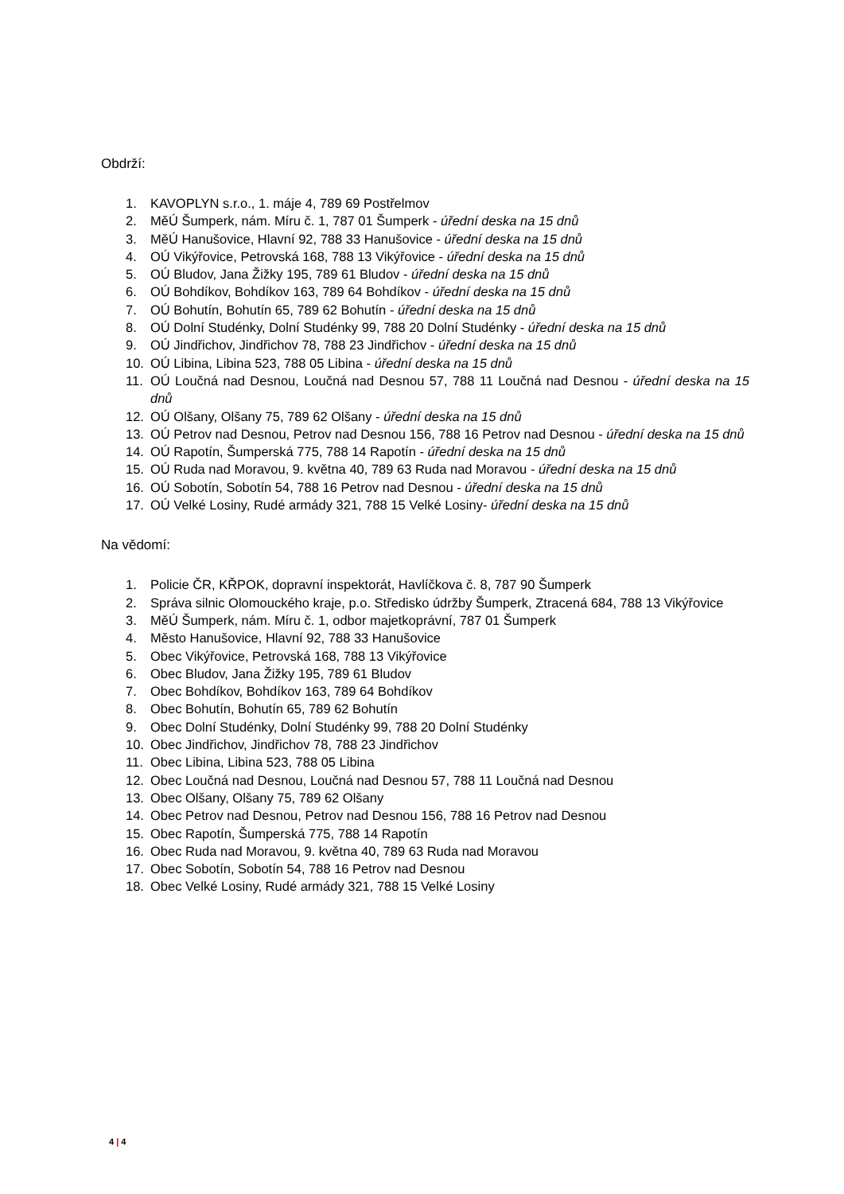Obdrží:
1. KAVOPLYN s.r.o., 1. máje 4, 789 69 Postřelmov
2. MěÚ Šumperk, nám. Míru č. 1, 787 01 Šumperk - úřední deska na 15 dnů
3. MěÚ Hanušovice, Hlavní 92, 788 33 Hanušovice - úřední deska na 15 dnů
4. OÚ Vikýřovice, Petrovská 168, 788 13 Vikýřovice - úřední deska na 15 dnů
5. OÚ Bludov, Jana Žižky 195, 789 61 Bludov - úřední deska na 15 dnů
6. OÚ Bohdíkov, Bohdíkov 163, 789 64 Bohdíkov - úřední deska na 15 dnů
7. OÚ Bohutín, Bohutín 65, 789 62 Bohutín - úřední deska na 15 dnů
8. OÚ Dolní Studénky, Dolní Studénky 99, 788 20 Dolní Studénky - úřední deska na 15 dnů
9. OÚ Jindřichov, Jindřichov 78, 788 23 Jindřichov - úřední deska na 15 dnů
10. OÚ Libina, Libina 523, 788 05 Libina - úřední deska na 15 dnů
11. OÚ Loučná nad Desnou, Loučná nad Desnou 57, 788 11 Loučná nad Desnou - úřední deska na 15 dnů
12. OÚ Olšany, Olšany 75, 789 62 Olšany - úřední deska na 15 dnů
13. OÚ Petrov nad Desnou, Petrov nad Desnou 156, 788 16 Petrov nad Desnou - úřední deska na 15 dnů
14. OÚ Rapotín, Šumperská 775, 788 14 Rapotín - úřední deska na 15 dnů
15. OÚ Ruda nad Moravou, 9. května 40, 789 63 Ruda nad Moravou - úřední deska na 15 dnů
16. OÚ Sobotín, Sobotín 54, 788 16 Petrov nad Desnou - úřední deska na 15 dnů
17. OÚ Velké Losiny, Rudé armády 321, 788 15 Velké Losiny- úřední deska na 15 dnů
Na vědomí:
1. Policie ČR, KŘPOK, dopravní inspektorát, Havlíčkova č. 8, 787 90 Šumperk
2. Správa silnic Olomouckého kraje, p.o. Středisko údržby Šumperk, Ztracená 684, 788 13 Vikýřovice
3. MěÚ Šumperk, nám. Míru č. 1, odbor majetkoprávní, 787 01 Šumperk
4. Město Hanušovice, Hlavní 92, 788 33 Hanušovice
5. Obec Vikýřovice, Petrovská 168, 788 13 Vikýřovice
6. Obec Bludov, Jana Žižky 195, 789 61 Bludov
7. Obec Bohdíkov, Bohdíkov 163, 789 64 Bohdíkov
8. Obec Bohutín, Bohutín 65, 789 62 Bohutín
9. Obec Dolní Studénky, Dolní Studénky 99, 788 20 Dolní Studénky
10. Obec Jindřichov, Jindřichov 78, 788 23 Jindřichov
11. Obec Libina, Libina 523, 788 05 Libina
12. Obec Loučná nad Desnou, Loučná nad Desnou 57, 788 11 Loučná nad Desnou
13. Obec Olšany, Olšany 75, 789 62 Olšany
14. Obec Petrov nad Desnou, Petrov nad Desnou 156, 788 16 Petrov nad Desnou
15. Obec Rapotín, Šumperská 775, 788 14 Rapotín
16. Obec Ruda nad Moravou, 9. května 40, 789 63 Ruda nad Moravou
17. Obec Sobotín, Sobotín 54, 788 16 Petrov nad Desnou
18. Obec Velké Losiny, Rudé armády 321, 788 15 Velké Losiny
4 | 4